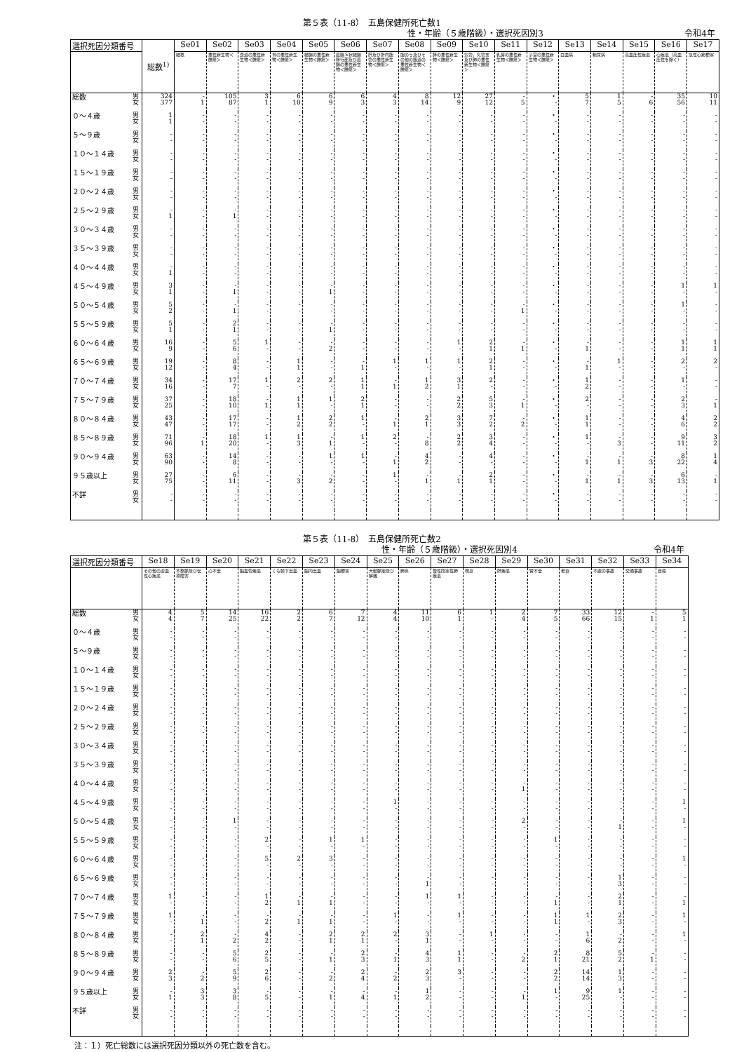第５表（11-8）　五島保健所死亡数1
性・年齢（５歳階級）・選択死因別3 令和4年
| 選択死因分類番号 | 総数<sup>1)</sup> | Se01 | Se02 | Se03 | Se04 | Se05 | Se06 | Se07 | Se08 | Se09 | Se10 | Se11 | Se12 | Se13 | Se14 | Se15 | Se16 | Se17 |
| --- | --- | --- | --- | --- | --- | --- | --- | --- | --- | --- | --- | --- | --- | --- | --- | --- | --- | --- |
| | | 結核 | 悪性新生物＜腫瘍＞ | 食道の悪性新生物＜腫瘍＞ | 胃の悪性新生物＜腫瘍＞ | 結腸の悪性新生物＜腫瘍＞ | 直腸Ｓ状結腸移行部及び直腸の悪性新生物＜腫瘍＞ | 肝及び肝内胆管の悪性新生物＜腫瘍＞ | 胆のう及びその他の胆道の悪性新生物＜腫瘍＞ | 膵の悪性新生物＜腫瘍＞ | 気管，気管支及び肺の悪性新生物＜腫瘍＞ | 乳房の悪性新生物＜腫瘍＞ | 子宮の悪性新生物＜腫瘍＞ | 白血病 | 糖尿病 | 高血圧性疾患 | 心疾患（高血圧性を除く） | 急性心筋梗塞 |
| 総数 男 女 | 324 377 | - 1 | 105 87 | 3 1 | 6 10 | 6 9 | 6 3 | 4 3 | 8 14 | 12 9 | 27 12 | - 5 | ・ - | 5 7 | 1 5 | - 6 | 35 56 | 10 11 |
| ０～４歳 男 女 | 1 1 | - - | - - | - - | - - | - - | - - | - - | - - | - - | - - | - - | ・ - | - - | - - | - - | - - | - - |
| ５～９歳 男 女 | - - | - - | - - | - - | - - | - - | - - | - - | - - | - - | - - | - - | ・ - | - - | - - | - - | - - | - - |
| １０～１４歳 男 女 | - - | - - | - - | - - | - - | - - | - - | - - | - - | - - | - - | - - | ・ - | - - | - - | - - | - - | - - |
| １５～１９歳 男 女 | - - | - - | - - | - - | - - | - - | - - | - - | - - | - - | - - | - - | ・ - | - - | - - | - - | - - | - - |
| ２０～２４歳 男 女 | - - | - - | - - | - - | - - | - - | - - | - - | - - | - - | - - | - - | ・ - | - - | - - | - - | - - | - - |
| ２５～２９歳 男 女 | - 1 | - - | - 1 | - - | - - | - - | - - | - - | - - | - - | - - | - - | ・ - | - - | - - | - - | - - | - - |
| ３０～３４歳 男 女 | - - | - - | - - | - - | - - | - - | - - | - - | - - | - - | - - | - - | ・ - | - - | - - | - - | - - | - - |
| ３５～３９歳 男 女 | - - | - - | - - | - - | - - | - - | - - | - - | - - | - - | - - | - - | ・ - | - - | - - | - - | - - | - - |
| ４０～４４歳 男 女 | - 1 | - - | - - | - - | - - | - - | - - | - - | - - | - - | - - | - - | ・ - | - - | - - | - - | - - | - - |
| ４５～４９歳 男 女 | 3 1 | - - | - 1 | - - | - - | - 1 | - - | - - | - - | - - | - - | - - | ・ - | - - | - - | - - | 1 - | 1 - |
| ５０～５４歳 男 女 | 5 2 | - - | - 1 | - - | - - | - - | - - | - - | - - | - - | - - | - 1 | ・ - | - - | - - | - - | 1 - | - - |
| ５５～５９歳 男 女 | 5 1 | - - | 2 1 | - - | - - | - 1 | - - | - - | - - | - - | - - | - - | ・ - | - - | - - | - - | - - | - - |
| ６０～６４歳 男 女 | 16 9 | - - | 5 6 | 1 - | - - | - 2 | - - | - - | - - | 1 - | 2 1 | - 1 | ・ - | - 1 | - - | - - | 1 1 | 1 1 |
| ６５～６９歳 男 女 | 19 12 | - - | 8 4 | - - | 1 1 | - - | - 1 | 1 - | 1 - | 1 - | 2 1 | - - | ・ - | - 1 | 1 - | - - | 2 - | 2 - |
| ７０～７４歳 男 女 | 34 16 | - - | 17 7 | 1 - | 2 - | 2 - | 1 1 | - 1 | 1 2 | 3 1 | 2 - | - - | ・ - | 1 2 | - - | - - | 1 - | - - |
| ７５～７９歳 男 女 | 37 25 | - - | 18 10 | - 1 | 1 1 | 1 - | 2 1 | - - | - - | 2 2 | 5 3 | - 1 | ・ - | 2 - | - - | - - | 2 3 | - 1 |
| ８０～８４歳 男 女 | 43 47 | - - | 17 17 | - - | 1 2 | 2 2 | 1 - | - 1 | 2 1 | 3 3 | 7 2 | - 2 | ・ - | 1 1 | - - | - - | 4 6 | 2 2 |
| ８５～８９歳 男 女 | 71 96 | - 1 | 18 20 | 1 - | 1 3 | - 1 | 1 - | 2 - | - 8 | 2 2 | 3 4 | - - | ・ - | 1 - | - 3 | - - | 9 11 | 3 2 |
| ９０～９４歳 男 女 | 63 90 | - - | 14 8 | - - | - - | 1 - | 1 - | - 1 | 4 2 | - - | 4 - | - - | ・ - | - 1 | - 1 | - 3 | 8 22 | 1 4 |
| ９５歳以上 男 女 | 27 75 | - - | 6 11 | - - | - 3 | - 2 | - - | 1 - | - 1 | - 1 | 2 1 | - - | ・ - | - 1 | - 1 | - 3 | 6 13 | - 1 |
| 不詳 男 女 | - - | - - | - - | - - | - - | - - | - - | - - | - - | - - | - - | - - | ・ - | - - | - - | - - | - - | - - |
第５表（11-8）　五島保健所死亡数2
性・年齢（５歳階級）・選択死因別4 令和4年
| 選択死因分類番号 | Se18 | Se19 | Se20 | Se21 | Se22 | Se23 | Se24 | Se25 | Se26 | Se27 | Se28 | Se29 | Se30 | Se31 | Se32 | Se33 | Se34 |
| --- | --- | --- | --- | --- | --- | --- | --- | --- | --- | --- | --- | --- | --- | --- | --- | --- | --- |
| | その他の虚血性心疾患 | 不整脈及び伝導障害 | 心不全 | 脳血管疾患 | くも膜下出血 | 脳内出血 | 脳梗塞 | 大動脈瘤及び解離 | 肺炎 | 慢性閉塞性肺疾患 | 喘息 | 肝疾患 | 腎不全 | 老衰 | 不慮の事故 | 交通事故 | 自殺 |
| 総数 男 女 | 4 4 | 5 7 | 14 25 | 16 22 | 2 2 | 6 7 | 7 12 | 4 4 | 11 10 | 6 1 | 1 - | 2 4 | 7 5 | 33 66 | 12 15 | - 1 | 5 1 |
| ０～４歳 男 女 | - - | - - | - - | - - | - - | - - | - - | - - | - - | - - | - - | - - | - - | - - | - - | - - | - - |
| ５～９歳 男 女 | - - | - - | - - | - - | - - | - - | - - | - - | - - | - - | - - | - - | - - | - - | - - | - - | - - |
| １０～１４歳 男 女 | - - | - - | - - | - - | - - | - - | - - | - - | - - | - - | - - | - - | - - | - - | - - | - - | - - |
| １５～１９歳 男 女 | - - | - - | - - | - - | - - | - - | - - | - - | - - | - - | - - | - - | - - | - - | - - | - - | - - |
| ２０～２４歳 男 女 | - - | - - | - - | - - | - - | - - | - - | - - | - - | - - | - - | - - | - - | - - | - - | - - | - - |
| ２５～２９歳 男 女 | - - | - - | - - | - - | - - | - - | - - | - - | - - | - - | - - | - - | - - | - - | - - | - - | - - |
| ３０～３４歳 男 女 | - - | - - | - - | - - | - - | - - | - - | - - | - - | - - | - - | - - | - - | - - | - - | - - | - - |
| ３５～３９歳 男 女 | - - | - - | - - | - - | - - | - - | - - | - - | - - | - - | - - | - - | - - | - - | - - | - - | - - |
| ４０～４４歳 男 女 | - - | - - | - - | - - | - - | - - | - - | - - | - - | - - | - - | - 1 | - - | - - | - - | - - | - - |
| ４５～４９歳 男 女 | - - | - - | - - | - - | - - | - - | - - | 1 - | - - | - - | - - | - - | - - | - - | - - | - - | 1 - |
| ５０～５４歳 男 女 | - - | - - | 1 - | - - | - - | - - | - - | - - | - - | - - | - - | 2 - | - - | - - | - 1 | - - | 1 - |
| ５５～５９歳 男 女 | - - | - - | - - | 2 - | - - | 1 - | 1 - | - - | - - | - - | - - | - - | 1 - | - - | - - | - - | - - |
| ６０～６４歳 男 女 | - - | - - | - - | 5 - | 2 - | 3 - | - - | - - | - - | - - | - - | - - | - - | - - | - - | - - | 1 - |
| ６５～６９歳 男 女 | - - | - - | - - | - - | - - | - - | - - | - - | - 1 | - - | - - | - - | - - | - - | 1 3 | - - | - - |
| ７０～７４歳 男 女 | 1 - | - - | - - | 1 2 | - 1 | - 1 | - - | - - | 1 - | 1 - | - - | - - | - 1 | - - | 2 1 | - - | - 1 |
| ７５～７９歳 男 女 | 1 - | - 1 | - - | - 2 | - 1 | - 1 | - - | 1 - | - - | 1 - | - - | - - | 1 1 | 1 - | 2 3 | - - | 1 - |
| ８０～８４歳 男 女 | - - | 2 1 | - 2 | 4 2 | - - | 2 1 | 2 1 | 2 - | 3 1 | - - | 1 - | - - | - - | 1 6 | - 2 | - - | 1 - |
| ８５～８９歳 男 女 | - - | - - | 5 6 | 2 5 | - - | - 1 | 2 3 | - 1 | 4 3 | 1 1 | - - | - 2 | 2 1 | 8 21 | 5 2 | - 1 | - - |
| ９０～９４歳 男 女 | 2 3 | - 2 | 5 9 | 2 6 | - - | - 2 | 2 4 | - 2 | 2 3 | 3 - | - - | - - | 2 2 | 14 14 | 1 3 | - - | - - |
| ９５歳以上 男 女 | - 1 | 3 3 | 3 8 | - 5 | - - | - 1 | - 4 | - 1 | 1 2 | - - | - - | - 1 | 1 - | 9 25 | 1 - | - - | - - |
| 不詳 男 女 | - - | - - | - - | - - | - - | - - | - - | - - | - - | - - | - - | - - | - - | - - | - - | - - | - - |
注：１）死亡総数には選択死因分類以外の死亡数を含む。